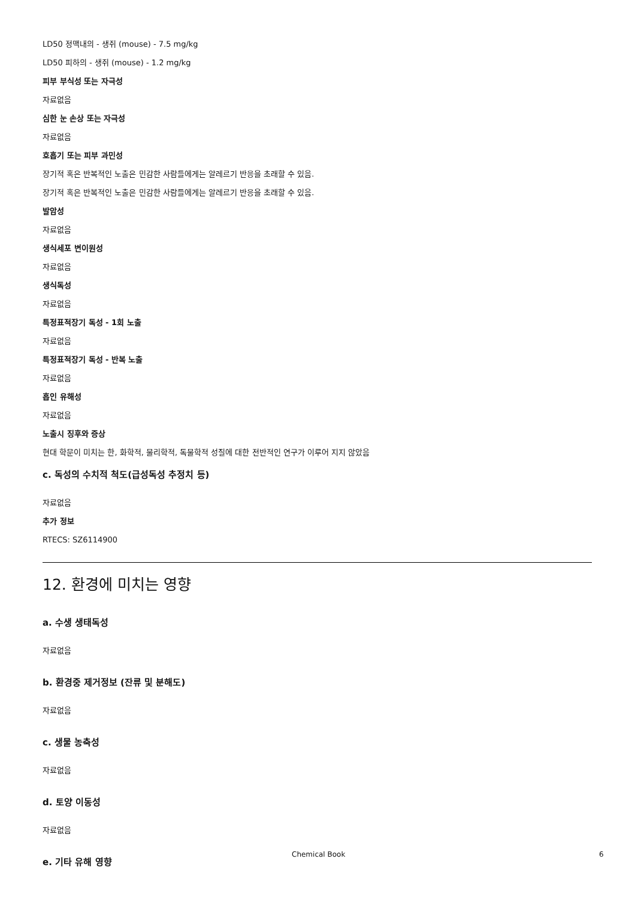LD50 정맥내의 - 생쥐 (mouse) - 7.5 mg/kg
LD50 피하의 - 생쥐 (mouse) - 1.2 mg/kg
피부 부식성 또는 자극성
자료없음
심한 눈 손상 또는 자극성
자료없음
호흡기 또는 피부 과민성
장기적 혹은 반복적인 노출은 민감한 사람들에게는 알레르기 반응을 초래할 수 있음.
장기적 혹은 반복적인 노출은 민감한 사람들에게는 알레르기 반응을 초래할 수 있음.
발암성
자료없음
생식세포 변이원성
자료없음
생식독성
자료없음
특정표적장기 독성 - 1회 노출
자료없음
특정표적장기 독성 - 반복 노출
자료없음
흡인 유해성
자료없음
노출시 징후와 증상
현대 학문이 미치는 한, 화학적, 물리학적, 독물학적 성질에 대한 전반적인 연구가 이루어 지지 않았음
c. 독성의 수치적 척도(급성독성 추정치 등)
자료없음
추가 정보
RTECS: SZ6114900
12. 환경에 미치는 영향
a. 수생 생태독성
자료없음
b. 환경중 제거정보 (잔류 및 분해도)
자료없음
c. 생물 농축성
자료없음
d. 토양 이동성
자료없음
e. 기타 유해 영향
Chemical Book 6